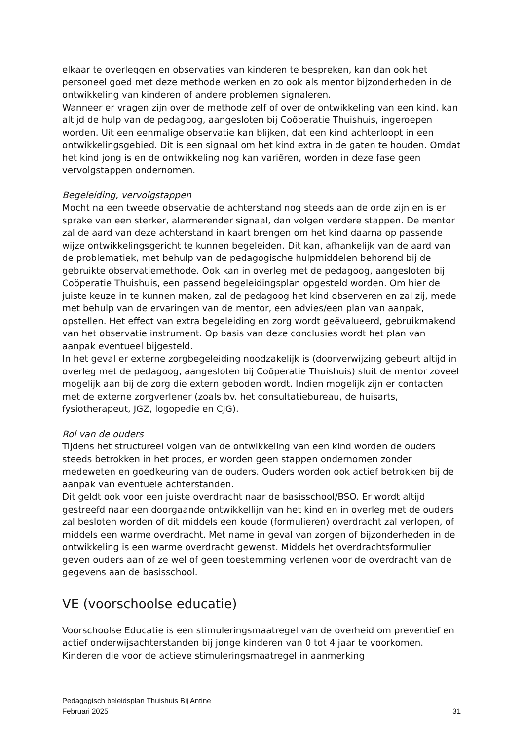elkaar te overleggen en observaties van kinderen te bespreken, kan dan ook het personeel goed met deze methode werken en zo ook als mentor bijzonderheden in de ontwikkeling van kinderen of andere problemen signaleren.
Wanneer er vragen zijn over de methode zelf of over de ontwikkeling van een kind, kan altijd de hulp van de pedagoog, aangesloten bij Coöperatie Thuishuis, ingeroepen worden. Uit een eenmalige observatie kan blijken, dat een kind achterloopt in een ontwikkelingsgebied. Dit is een signaal om het kind extra in de gaten te houden. Omdat het kind jong is en de ontwikkeling nog kan variëren, worden in deze fase geen vervolgstappen ondernomen.
Begeleiding, vervolgstappen
Mocht na een tweede observatie de achterstand nog steeds aan de orde zijn en is er sprake van een sterker, alarmerender signaal, dan volgen verdere stappen. De mentor zal de aard van deze achterstand in kaart brengen om het kind daarna op passende wijze ontwikkelingsgericht te kunnen begeleiden. Dit kan, afhankelijk van de aard van de problematiek, met behulp van de pedagogische hulpmiddelen behorend bij de gebruikte observatiemethode. Ook kan in overleg met de pedagoog, aangesloten bij Coöperatie Thuishuis, een passend begeleidingsplan opgesteld worden. Om hier de juiste keuze in te kunnen maken, zal de pedagoog het kind observeren en zal zij, mede met behulp van de ervaringen van de mentor, een advies/een plan van aanpak, opstellen. Het effect van extra begeleiding en zorg wordt geëvalueerd, gebruikmakend van het observatie instrument. Op basis van deze conclusies wordt het plan van aanpak eventueel bijgesteld.
In het geval er externe zorgbegeleiding noodzakelijk is (doorverwijzing gebeurt altijd in overleg met de pedagoog, aangesloten bij Coöperatie Thuishuis) sluit de mentor zoveel mogelijk aan bij de zorg die extern geboden wordt. Indien mogelijk zijn er contacten met de externe zorgverlener (zoals bv. het consultatiebureau, de huisarts, fysiotherapeut, JGZ, logopedie en CJG).
Rol van de ouders
Tijdens het structureel volgen van de ontwikkeling van een kind worden de ouders steeds betrokken in het proces, er worden geen stappen ondernomen zonder medeweten en goedkeuring van de ouders. Ouders worden ook actief betrokken bij de aanpak van eventuele achterstanden.
Dit geldt ook voor een juiste overdracht naar de basisschool/BSO. Er wordt altijd gestreefd naar een doorgaande ontwikkellijn van het kind en in overleg met de ouders zal besloten worden of dit middels een koude (formulieren) overdracht zal verlopen, of middels een warme overdracht. Met name in geval van zorgen of bijzonderheden in de ontwikkeling is een warme overdracht gewenst. Middels het overdrachtsformulier geven ouders aan of ze wel of geen toestemming verlenen voor de overdracht van de gegevens aan de basisschool.
VE (voorschoolse educatie)
Voorschoolse Educatie is een stimuleringsmaatregel van de overheid om preventief en actief onderwijsachterstanden bij jonge kinderen van 0 tot 4 jaar te voorkomen. Kinderen die voor de actieve stimuleringsmaatregel in aanmerking
Pedagogisch beleidsplan Thuishuis Bij Antine
Februari 2025
31